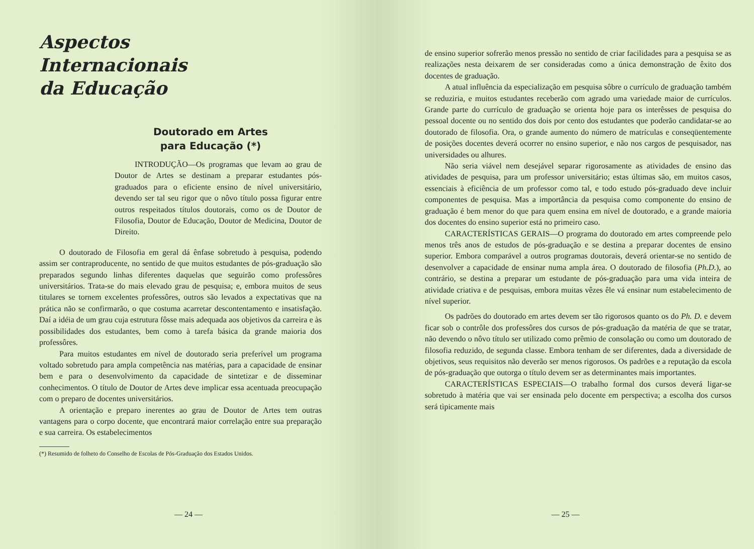Aspectos
Internacionais
da Educação
Doutorado em Artes
para Educação (*)
INTRODUÇÃO—Os programas que levam ao grau de Doutor de Artes se destinam a preparar estudantes pós-graduados para o eficiente ensino de nível universitário, devendo ser tal seu rigor que o nôvo título possa figurar entre outros respeitados títulos doutorais, como os de Doutor de Filosofia, Doutor de Educação, Doutor de Medicina, Doutor de Direito.
O doutorado de Filosofia em geral dá ênfase sobretudo à pesquisa, podendo assim ser contraproducente, no sentido de que muitos estudantes de pós-graduação são preparados segundo linhas diferentes daquelas que seguirão como professôres universitários. Trata-se do mais elevado grau de pesquisa; e, embora muitos de seus titulares se tornem excelentes professôres, outros são levados a expectativas que na prática não se confirmarão, o que costuma acarretar descontentamento e insatisfação. Daí a idéia de um grau cuja estrutura fôsse mais adequada aos objetivos da carreira e às possibilidades dos estudantes, bem como à tarefa básica da grande maioria dos professôres.
Para muitos estudantes em nível de doutorado seria preferível um programa voltado sobretudo para ampla competência nas matérias, para a capacidade de ensinar bem e para o desenvolvimento da capacidade de sintetizar e de disseminar conhecimentos. O título de Doutor de Artes deve implicar essa acentuada preocupação com o preparo de docentes universitários.
A orientação e preparo inerentes ao grau de Doutor de Artes tem outras vantagens para o corpo docente, que encontrará maior correlação entre sua preparação e sua carreira. Os estabelecimentos
(*) Resumido de folheto do Conselho de Escolas de Pós-Graduação dos Estados Unidos.
— 24 —
de ensino superior sofrerão menos pressão no sentido de criar facilidades para a pesquisa se as realizações nesta deixarem de ser consideradas como a única demonstração de êxito dos docentes de graduação.
A atual influência da especialização em pesquisa sôbre o currículo de graduação também se reduziria, e muitos estudantes receberão com agrado uma variedade maior de currículos. Grande parte do currículo de graduação se orienta hoje para os interêsses de pesquisa do pessoal docente ou no sentido dos dois por cento dos estudantes que poderão candidatar-se ao doutorado de filosofia. Ora, o grande aumento do número de matrículas e conseqüentemente de posições docentes deverá ocorrer no ensino superior, e não nos cargos de pesquisador, nas universidades ou alhures.
Não seria viável nem desejável separar rigorosamente as atividades de ensino das atividades de pesquisa, para um professor universitário; estas últimas são, em muitos casos, essenciais à eficiência de um professor como tal, e todo estudo pós-graduado deve incluir componentes de pesquisa. Mas a importância da pesquisa como componente do ensino de graduação é bem menor do que para quem ensina em nível de doutorado, e a grande maioria dos docentes do ensino superior está no primeiro caso.
CARACTERÍSTICAS GERAIS—O programa do doutorado em artes compreende pelo menos três anos de estudos de pós-graduação e se destina a preparar docentes de ensino superior. Embora comparável a outros programas doutorais, deverá orientar-se no sentido de desenvolver a capacidade de ensinar numa ampla área. O doutorado de filosofia (Ph.D.), ao contrário, se destina a preparar um estudante de pós-graduação para uma vida inteira de atividade criativa e de pesquisas, embora muitas vêzes êle vá ensinar num estabelecimento de nível superior.
Os padrões do doutorado em artes devem ser tão rigorosos quanto os do Ph. D. e devem ficar sob o contrôle dos professôres dos cursos de pós-graduação da matéria de que se tratar, não devendo o nôvo título ser utilizado como prêmio de consolação ou como um doutorado de filosofia reduzido, de segunda classe. Embora tenham de ser diferentes, dada a diversidade de objetivos, seus requisitos não deverão ser menos rigorosos. Os padrões e a reputação da escola de pós-graduação que outorga o título devem ser as determinantes mais importantes.
CARACTERÍSTICAS ESPECIAIS—O trabalho formal dos cursos deverá ligar-se sobretudo à matéria que vai ser ensinada pelo docente em perspectiva; a escolha dos cursos será tìpicamente mais
— 25 —